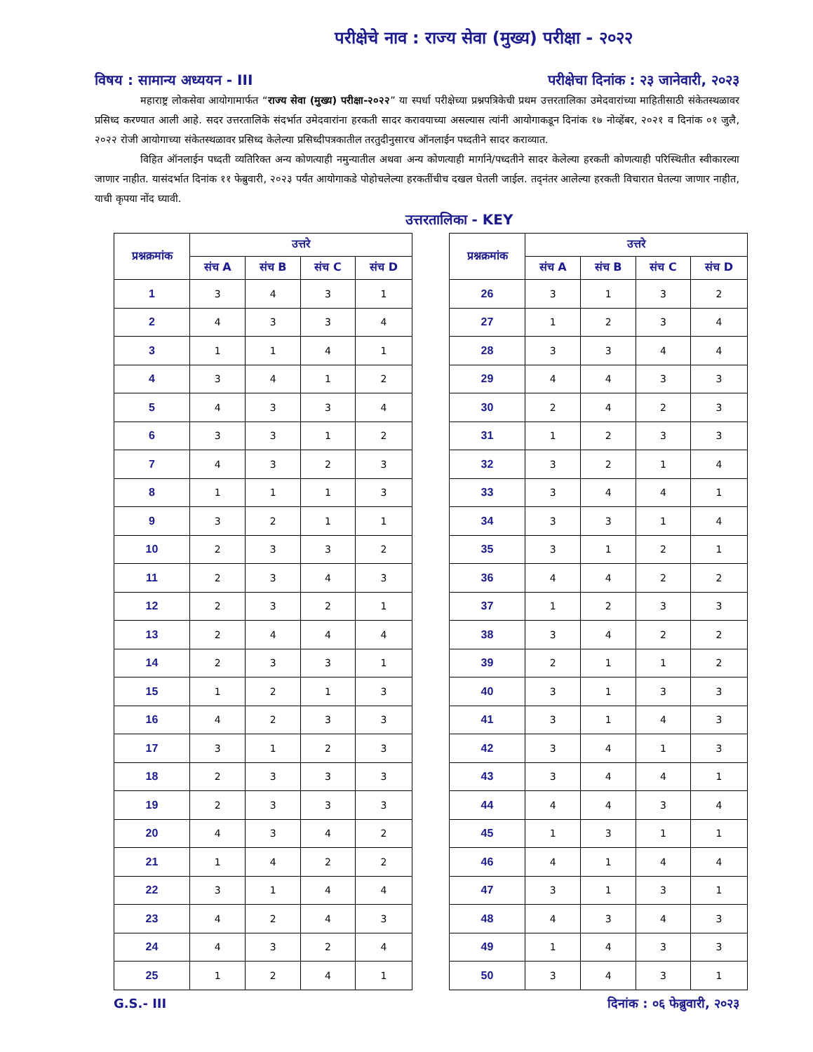परीक्षेचे नाव : राज्य सेवा (मुख्य) परीक्षा - २०२२
विषय : सामान्य अध्ययन - III परीक्षेचा दिनांक : २३ जानेवारी, २०२३
महाराष्ट्र लोकसेवा आयोगामार्फत “राज्य सेवा (मुख्य) परीक्षा-२०२२” या स्पर्धा परीक्षेच्या प्रश्नपत्रिकेची प्रथम उत्तरतालिका उमेदवारांच्या माहितीसाठी संकेतस्थळावर प्रसिध्द करण्यात आली आहे. सदर उत्तरतालिके संदर्भात उमेदवारांना हरकती सादर करावयाच्या असल्यास त्यांनी आयोगाकडून दिनांक १७ नोव्हेंबर, २०२१ व दिनांक ०१ जुलै, २०२२ रोजी आयोगाच्या संकेतस्थळावर प्रसिध्द केलेल्या प्रसिध्दीपत्रकातील तरतुदीनुसारच ऑनलाईन पध्दतीने सादर कराव्यात.
विहित ऑनलाईन पध्दती व्यतिरिक्त अन्य कोणत्याही नमुन्यातील अथवा अन्य कोणत्याही मार्गाने/पध्दतीने सादर केलेल्या हरकती कोणत्याही परिस्थितीत स्वीकारल्या जाणार नाहीत. यासंदर्भात दिनांक ११ फेब्रुवारी, २०२३ पर्यंत आयोगाकडे पोहोचलेल्या हरकतींचीच दखल घेतली जाईल. तद्नंतर आलेल्या हरकती विचारात घेतल्या जाणार नाहीत, याची कृपया नोंद घ्यावी.
उत्तरतालिका - KEY
| प्रश्नक्रमांक | उत्तरे | | | |
| --- | --- | --- | --- | --- |
| | संच A | संच B | संच C | संच D |
| 1 | 3 | 4 | 3 | 1 |
| 2 | 4 | 3 | 3 | 4 |
| 3 | 1 | 1 | 4 | 1 |
| 4 | 3 | 4 | 1 | 2 |
| 5 | 4 | 3 | 3 | 4 |
| 6 | 3 | 3 | 1 | 2 |
| 7 | 4 | 3 | 2 | 3 |
| 8 | 1 | 1 | 1 | 3 |
| 9 | 3 | 2 | 1 | 1 |
| 10 | 2 | 3 | 3 | 2 |
| 11 | 2 | 3 | 4 | 3 |
| 12 | 2 | 3 | 2 | 1 |
| 13 | 2 | 4 | 4 | 4 |
| 14 | 2 | 3 | 3 | 1 |
| 15 | 1 | 2 | 1 | 3 |
| 16 | 4 | 2 | 3 | 3 |
| 17 | 3 | 1 | 2 | 3 |
| 18 | 2 | 3 | 3 | 3 |
| 19 | 2 | 3 | 3 | 3 |
| 20 | 4 | 3 | 4 | 2 |
| 21 | 1 | 4 | 2 | 2 |
| 22 | 3 | 1 | 4 | 4 |
| 23 | 4 | 2 | 4 | 3 |
| 24 | 4 | 3 | 2 | 4 |
| 25 | 1 | 2 | 4 | 1 |
| प्रश्नक्रमांक | उत्तरे | | | |
| --- | --- | --- | --- | --- |
| | संच A | संच B | संच C | संच D |
| 26 | 3 | 1 | 3 | 2 |
| 27 | 1 | 2 | 3 | 4 |
| 28 | 3 | 3 | 4 | 4 |
| 29 | 4 | 4 | 3 | 3 |
| 30 | 2 | 4 | 2 | 3 |
| 31 | 1 | 2 | 3 | 3 |
| 32 | 3 | 2 | 1 | 4 |
| 33 | 3 | 4 | 4 | 1 |
| 34 | 3 | 3 | 1 | 4 |
| 35 | 3 | 1 | 2 | 1 |
| 36 | 4 | 4 | 2 | 2 |
| 37 | 1 | 2 | 3 | 3 |
| 38 | 3 | 4 | 2 | 2 |
| 39 | 2 | 1 | 1 | 2 |
| 40 | 3 | 1 | 3 | 3 |
| 41 | 3 | 1 | 4 | 3 |
| 42 | 3 | 4 | 1 | 3 |
| 43 | 3 | 4 | 4 | 1 |
| 44 | 4 | 4 | 3 | 4 |
| 45 | 1 | 3 | 1 | 1 |
| 46 | 4 | 1 | 4 | 4 |
| 47 | 3 | 1 | 3 | 1 |
| 48 | 4 | 3 | 4 | 3 |
| 49 | 1 | 4 | 3 | 3 |
| 50 | 3 | 4 | 3 | 1 |
G.S.- III दिनांक : ०६ फेब्रुवारी, २०२३